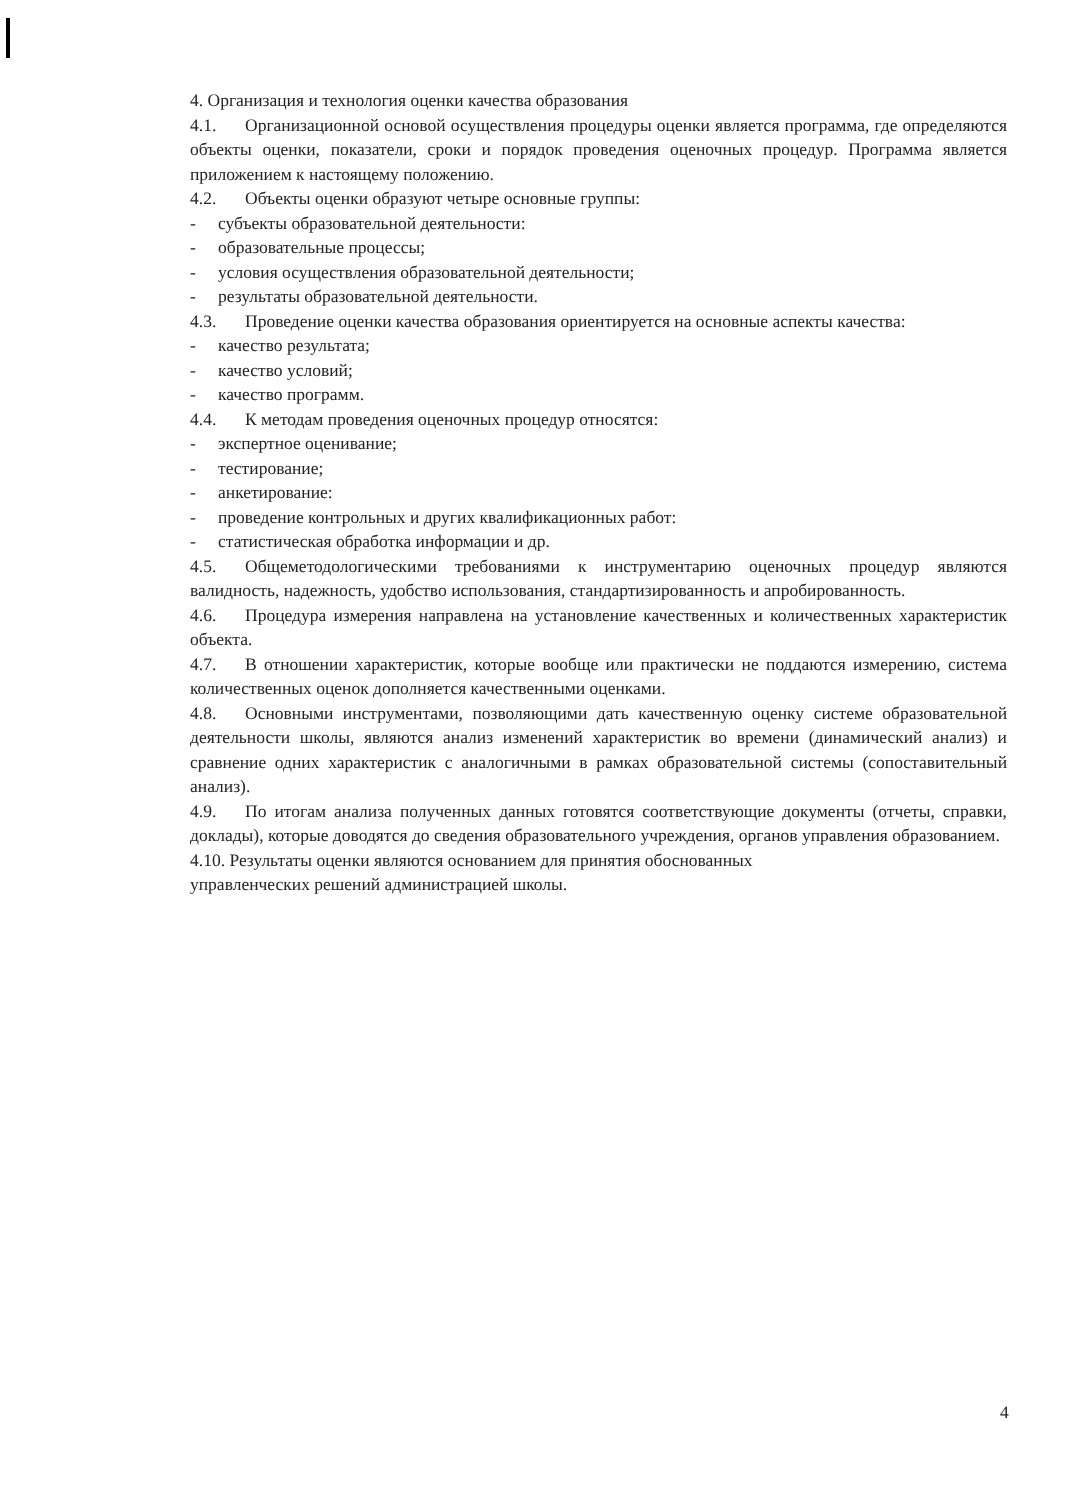4. Организация и технология оценки качества образования
4.1. Организационной основой осуществления процедуры оценки является программа, где определяются объекты оценки, показатели, сроки и порядок проведения оценочных процедур. Программа является приложением к настоящему положению.
4.2. Объекты оценки образуют четыре основные группы:
- субъекты образовательной деятельности:
- образовательные процессы;
- условия осуществления образовательной деятельности;
- результаты образовательной деятельности.
4.3. Проведение оценки качества образования ориентируется на основные аспекты качества:
- качество результата;
- качество условий;
- качество программ.
4.4. К методам проведения оценочных процедур относятся:
- экспертное оценивание;
- тестирование;
- анкетирование:
- проведение контрольных и других квалификационных работ:
- статистическая обработка информации и др.
4.5. Общеметодологическими требованиями к инструментарию оценочных процедур являются валидность, надежность, удобство использования, стандартизированность и апробированность.
4.6. Процедура измерения направлена на установление качественных и количественных характеристик объекта.
4.7. В отношении характеристик, которые вообще или практически не поддаются измерению, система количественных оценок дополняется качественными оценками.
4.8. Основными инструментами, позволяющими дать качественную оценку системе образовательной деятельности школы, являются анализ изменений характеристик во времени (динамический анализ) и сравнение одних характеристик с аналогичными в рамках образовательной системы (сопоставительный анализ).
4.9. По итогам анализа полученных данных готовятся соответствующие документы (отчеты, справки, доклады), которые доводятся до сведения образовательного учреждения, органов управления образованием.
4.10. Результаты оценки являются основанием для принятия обоснованных
управленческих решений администрацией школы.
4